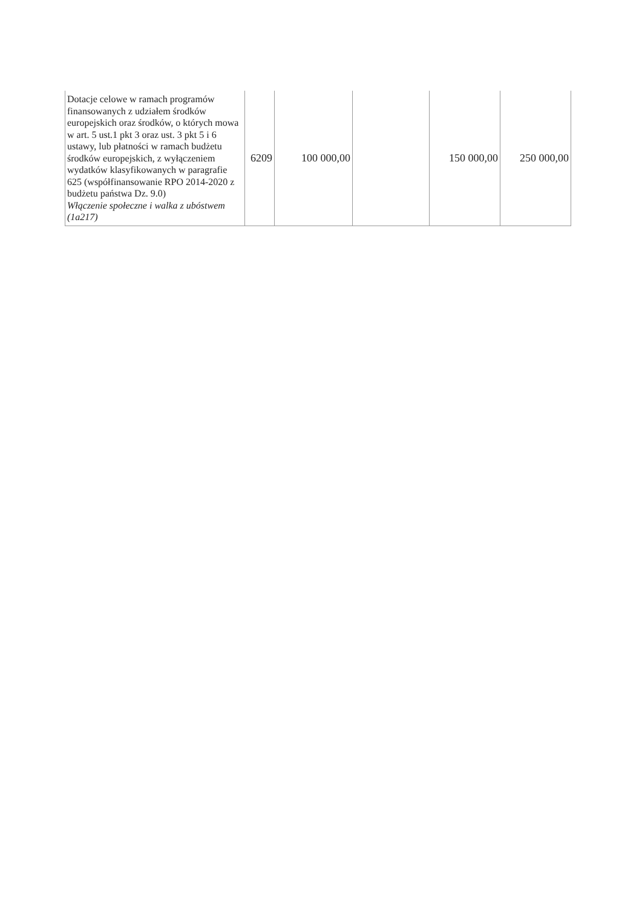| Dotacje celowe w ramach programów finansowanych z udziałem środków europejskich oraz środków, o których mowa w art. 5 ust.1 pkt 3 oraz ust. 3 pkt 5 i 6 ustawy, lub płatności w ramach budżetu środków europejskich, z wyłączeniem wydatków klasyfikowanych w paragrafie 625 (współfinansowanie RPO 2014-2020 z budżetu państwa Dz. 9.0) Włączenie społeczne i walka z ubóstwem (1a217) | 6209 | 100 000,00 | | 150 000,00 | 250 000,00 |